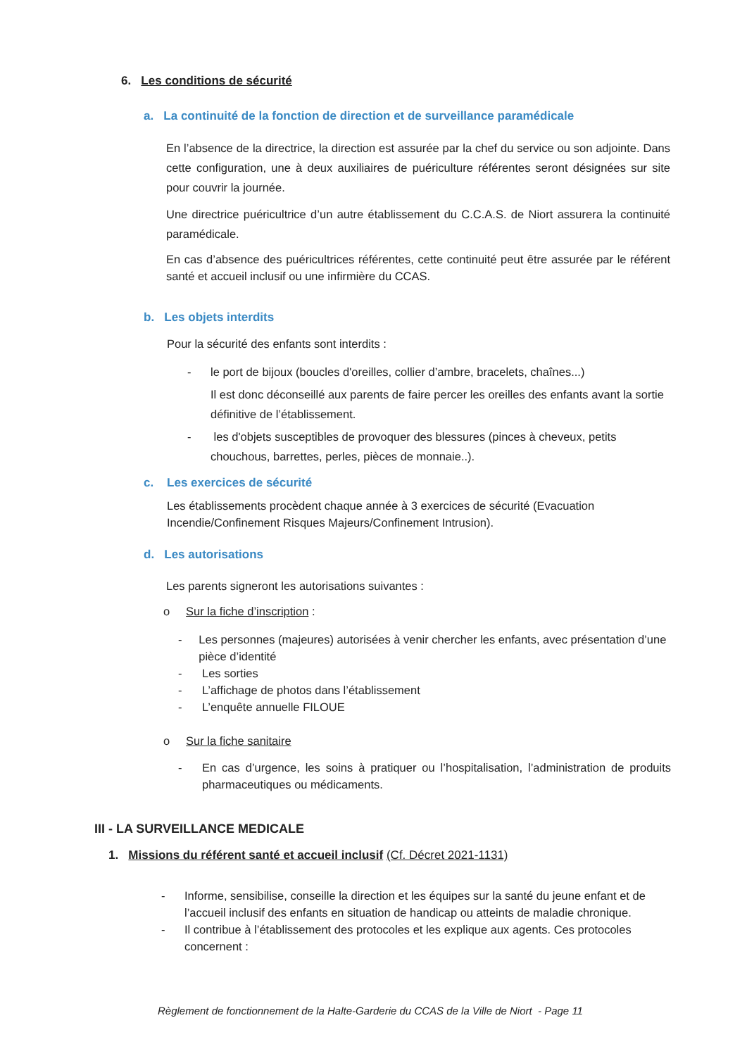6. Les conditions de sécurité
a. La continuité de la fonction de direction et de surveillance paramédicale
En l’absence de la directrice, la direction est assurée par la chef du service ou son adjointe. Dans cette configuration, une à deux auxiliaires de puériculture référentes seront désignées sur site pour couvrir la journée.
Une directrice puéricultrice d’un autre établissement du C.C.A.S. de Niort assurera la continuité paramédicale.
En cas d’absence des puéricultrices référentes, cette continuité peut être assurée par le référent santé et accueil inclusif ou une infirmière du CCAS.
b. Les objets interdits
Pour la sécurité des enfants sont interdits :
- le port de bijoux (boucles d'oreilles, collier d’ambre, bracelets, chaînes...)
Il est donc déconseillé aux parents de faire percer les oreilles des enfants avant la sortie définitive de l’établissement.
- les d'objets susceptibles de provoquer des blessures (pinces à cheveux, petits
chouchous, barrettes, perles, pièces de monnaie..).
c. Les exercices de sécurité
Les établissements procèdent chaque année à 3 exercices de sécurité (Evacuation
Incendie/Confinement Risques Majeurs/Confinement Intrusion).
d. Les autorisations
Les parents signeront les autorisations suivantes :
o Sur la fiche d’inscription :
- Les personnes (majeures) autorisées à venir chercher les enfants, avec présentation d’une pièce d’identité
- Les sorties
- L’affichage de photos dans l’établissement
- L’enquête annuelle FILOUE
o Sur la fiche sanitaire
- En cas d’urgence, les soins à pratiquer ou l’hospitalisation, l’administration de produits pharmaceutiques ou médicaments.
III - LA SURVEILLANCE MEDICALE
1. Missions du référent santé et accueil inclusif (Cf. Décret 2021-1131)
- Informe, sensibilise, conseille la direction et les équipes sur la santé du jeune enfant et de l’accueil inclusif des enfants en situation de handicap ou atteints de maladie chronique.
- Il contribue à l’établissement des protocoles et les explique aux agents. Ces protocoles concernent :
Règlement de fonctionnement de la Halte-Garderie du CCAS de la Ville de Niort - Page 11